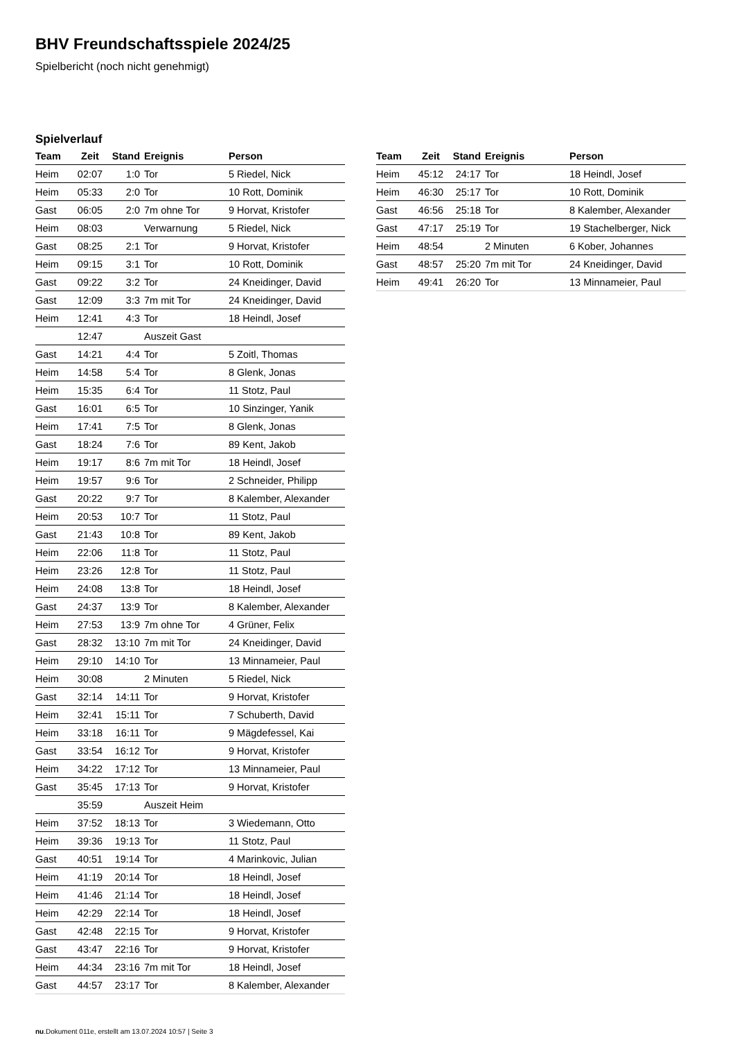BHV Freundschaftsspiele 2024/25
Spielbericht (noch nicht genehmigt)
Spielverlauf
| Team | Zeit | Stand | Ereignis | Person |
| --- | --- | --- | --- | --- |
| Heim | 02:07 | 1:0 | Tor | 5 Riedel, Nick |
| Heim | 05:33 | 2:0 | Tor | 10 Rott, Dominik |
| Gast | 06:05 | 2:0 | 7m ohne Tor | 9 Horvat, Kristofer |
| Heim | 08:03 | | Verwarnung | 5 Riedel, Nick |
| Gast | 08:25 | 2:1 | Tor | 9 Horvat, Kristofer |
| Heim | 09:15 | 3:1 | Tor | 10 Rott, Dominik |
| Gast | 09:22 | 3:2 | Tor | 24 Kneidinger, David |
| Gast | 12:09 | 3:3 | 7m mit Tor | 24 Kneidinger, David |
| Heim | 12:41 | 4:3 | Tor | 18 Heindl, Josef |
| | 12:47 | | Auszeit Gast | |
| Gast | 14:21 | 4:4 | Tor | 5 Zoitl, Thomas |
| Heim | 14:58 | 5:4 | Tor | 8 Glenk, Jonas |
| Heim | 15:35 | 6:4 | Tor | 11 Stotz, Paul |
| Gast | 16:01 | 6:5 | Tor | 10 Sinzinger, Yanik |
| Heim | 17:41 | 7:5 | Tor | 8 Glenk, Jonas |
| Gast | 18:24 | 7:6 | Tor | 89 Kent, Jakob |
| Heim | 19:17 | 8:6 | 7m mit Tor | 18 Heindl, Josef |
| Heim | 19:57 | 9:6 | Tor | 2 Schneider, Philipp |
| Gast | 20:22 | 9:7 | Tor | 8 Kalember, Alexander |
| Heim | 20:53 | 10:7 | Tor | 11 Stotz, Paul |
| Gast | 21:43 | 10:8 | Tor | 89 Kent, Jakob |
| Heim | 22:06 | 11:8 | Tor | 11 Stotz, Paul |
| Heim | 23:26 | 12:8 | Tor | 11 Stotz, Paul |
| Heim | 24:08 | 13:8 | Tor | 18 Heindl, Josef |
| Gast | 24:37 | 13:9 | Tor | 8 Kalember, Alexander |
| Heim | 27:53 | 13:9 | 7m ohne Tor | 4 Grüner, Felix |
| Gast | 28:32 | 13:10 | 7m mit Tor | 24 Kneidinger, David |
| Heim | 29:10 | 14:10 | Tor | 13 Minnameier, Paul |
| Heim | 30:08 | | 2 Minuten | 5 Riedel, Nick |
| Gast | 32:14 | 14:11 | Tor | 9 Horvat, Kristofer |
| Heim | 32:41 | 15:11 | Tor | 7 Schuberth, David |
| Heim | 33:18 | 16:11 | Tor | 9 Mägdefessel, Kai |
| Gast | 33:54 | 16:12 | Tor | 9 Horvat, Kristofer |
| Heim | 34:22 | 17:12 | Tor | 13 Minnameier, Paul |
| Gast | 35:45 | 17:13 | Tor | 9 Horvat, Kristofer |
| | 35:59 | | Auszeit Heim | |
| Heim | 37:52 | 18:13 | Tor | 3 Wiedemann, Otto |
| Heim | 39:36 | 19:13 | Tor | 11 Stotz, Paul |
| Gast | 40:51 | 19:14 | Tor | 4 Marinkovic, Julian |
| Heim | 41:19 | 20:14 | Tor | 18 Heindl, Josef |
| Heim | 41:46 | 21:14 | Tor | 18 Heindl, Josef |
| Heim | 42:29 | 22:14 | Tor | 18 Heindl, Josef |
| Gast | 42:48 | 22:15 | Tor | 9 Horvat, Kristofer |
| Gast | 43:47 | 22:16 | Tor | 9 Horvat, Kristofer |
| Heim | 44:34 | 23:16 | 7m mit Tor | 18 Heindl, Josef |
| Gast | 44:57 | 23:17 | Tor | 8 Kalember, Alexander |
| Team | Zeit | Stand | Ereignis | Person |
| --- | --- | --- | --- | --- |
| Heim | 45:12 | 24:17 | Tor | 18 Heindl, Josef |
| Heim | 46:30 | 25:17 | Tor | 10 Rott, Dominik |
| Gast | 46:56 | 25:18 | Tor | 8 Kalember, Alexander |
| Gast | 47:17 | 25:19 | Tor | 19 Stachelberger, Nick |
| Heim | 48:54 | | 2 Minuten | 6 Kober, Johannes |
| Gast | 48:57 | 25:20 | 7m mit Tor | 24 Kneidinger, David |
| Heim | 49:41 | 26:20 | Tor | 13 Minnameier, Paul |
nu.Dokument 011e, erstellt am 13.07.2024 10:57 | Seite 3